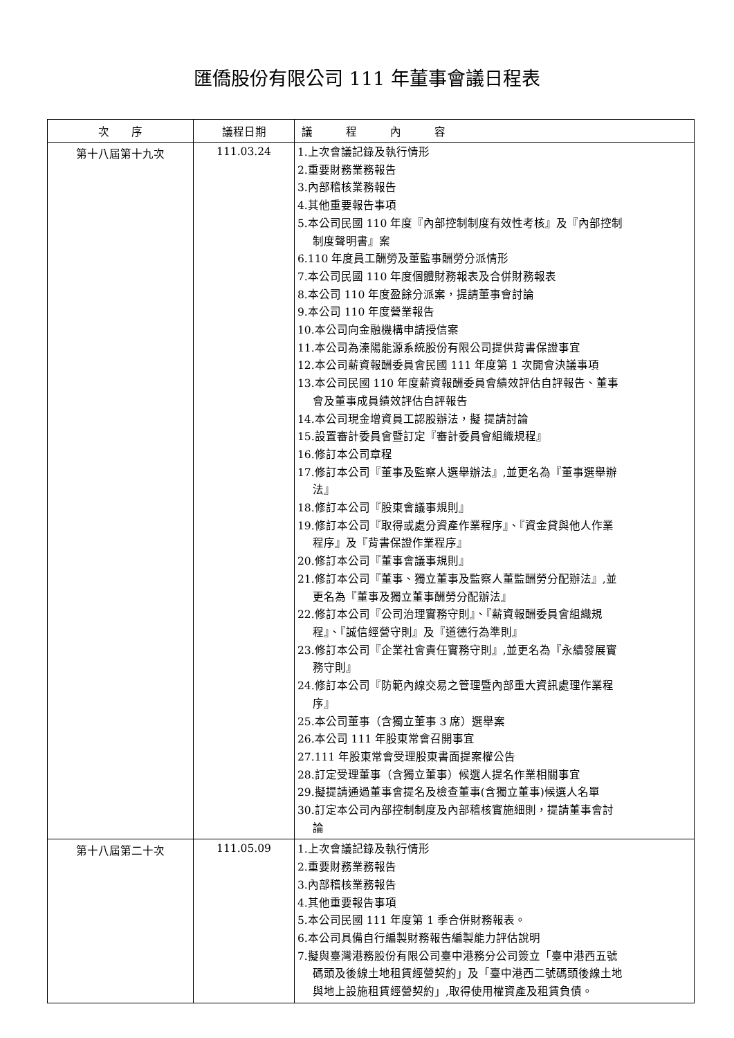匯僑股份有限公司 111 年董事會議日程表
| 次 序 | 議程日期 | 議 程 內 容 |
| --- | --- | --- |
| 第十八屆第十九次 | 111.03.24 | 1.上次會議記錄及執行情形 2.重要財務業務報告 3.內部稽核業務報告 4.其他重要報告事項 5.本公司民國 110 年度『內部控制制度有效性考核』及『內部控制 制度聲明書』案 6.110 年度員工酬勞及董監事酬勞分派情形 7.本公司民國 110 年度個體財務報表及合併財務報表 8.本公司 110 年度盈餘分派案，提請董事會討論 9.本公司 110 年度營業報告 10.本公司向金融機構申請授信案 11.本公司為溱陽能源系統股份有限公司提供背書保證事宜 12.本公司薪資報酬委員會民國 111 年度第 1 次開會決議事項 13.本公司民國 110 年度薪資報酬委員會績效評估自評報告、董事 會及董事成員績效評估自評報告 14.本公司現金增資員工認股辦法，擬 提請討論 15.設置審計委員會暨訂定『審計委員會組織規程』 16.修訂本公司章程 17.修訂本公司『董事及監察人選舉辦法』,並更名為『董事選舉辦 法』 18.修訂本公司『股東會議事規則』 19.修訂本公司『取得或處分資產作業程序』、『資金貸與他人作業 程序』及『背書保證作業程序』 20.修訂本公司『董事會議事規則』 21.修訂本公司『董事、獨立董事及監察人董監酬勞分配辦法』,並 更名為『董事及獨立董事酬勞分配辦法』 22.修訂本公司『公司治理實務守則』、『薪資報酬委員會組織規 程』、『誠信經營守則』及『道德行為準則』 23.修訂本公司『企業社會責任實務守則』,並更名為『永續發展實 務守則』 24.修訂本公司『防範內線交易之管理暨內部重大資訊處理作業程 序』 25.本公司董事（含獨立董事 3 席）選舉案 26.本公司 111 年股東常會召開事宜 27.111 年股東常會受理股東書面提案權公告 28.訂定受理董事（含獨立董事）候選人提名作業相關事宜 29.擬提請通過董事會提名及檢查董事(含獨立董事)候選人名單 30.訂定本公司內部控制制度及內部稽核實施細則，提請董事會討 論 |
| 第十八屆第二十次 | 111.05.09 | 1.上次會議記錄及執行情形 2.重要財務業務報告 3.內部稽核業務報告 4.其他重要報告事項 5.本公司民國 111 年度第 1 季合併財務報表。 6.本公司具備自行編製財務報告編製能力評估說明 7.擬與臺灣港務股份有限公司臺中港務分公司簽立「臺中港西五號 碼頭及後線土地租賃經營契約」及「臺中港西二號碼頭後線土地 與地上設施租賃經營契約」,取得使用權資產及租賃負債。 |